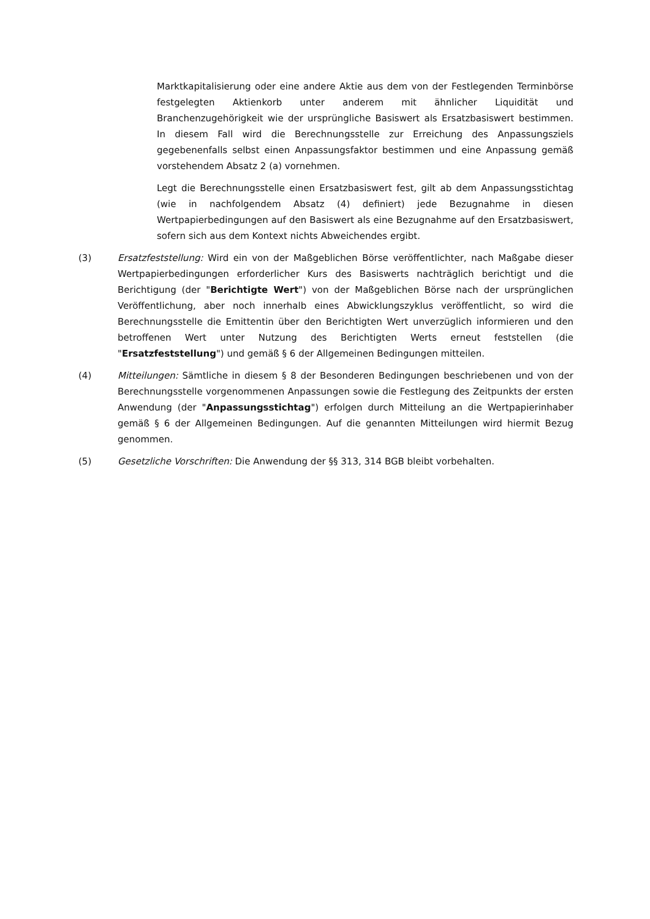Marktkapitalisierung oder eine andere Aktie aus dem von der Festlegenden Terminbörse festgelegten Aktienkorb unter anderem mit ähnlicher Liquidität und Branchenzugehörigkeit wie der ursprüngliche Basiswert als Ersatzbasiswert bestimmen. In diesem Fall wird die Berechnungsstelle zur Erreichung des Anpassungsziels gegebenenfalls selbst einen Anpassungsfaktor bestimmen und eine Anpassung gemäß vorstehendem Absatz 2 (a) vornehmen.
Legt die Berechnungsstelle einen Ersatzbasiswert fest, gilt ab dem Anpassungsstichtag (wie in nachfolgendem Absatz (4) definiert) jede Bezugnahme in diesen Wertpapierbedingungen auf den Basiswert als eine Bezugnahme auf den Ersatzbasiswert, sofern sich aus dem Kontext nichts Abweichendes ergibt.
(3) Ersatzfeststellung: Wird ein von der Maßgeblichen Börse veröffentlichter, nach Maßgabe dieser Wertpapierbedingungen erforderlicher Kurs des Basiswerts nachträglich berichtigt und die Berichtigung (der "Berichtigte Wert") von der Maßgeblichen Börse nach der ursprünglichen Veröffentlichung, aber noch innerhalb eines Abwicklungszyklus veröffentlicht, so wird die Berechnungsstelle die Emittentin über den Berichtigten Wert unverzüglich informieren und den betroffenen Wert unter Nutzung des Berichtigten Werts erneut feststellen (die "Ersatzfeststellung") und gemäß § 6 der Allgemeinen Bedingungen mitteilen.
(4) Mitteilungen: Sämtliche in diesem § 8 der Besonderen Bedingungen beschriebenen und von der Berechnungsstelle vorgenommenen Anpassungen sowie die Festlegung des Zeitpunkts der ersten Anwendung (der "Anpassungsstichtag") erfolgen durch Mitteilung an die Wertpapierinhaber gemäß § 6 der Allgemeinen Bedingungen. Auf die genannten Mitteilungen wird hiermit Bezug genommen.
(5) Gesetzliche Vorschriften: Die Anwendung der §§ 313, 314 BGB bleibt vorbehalten.